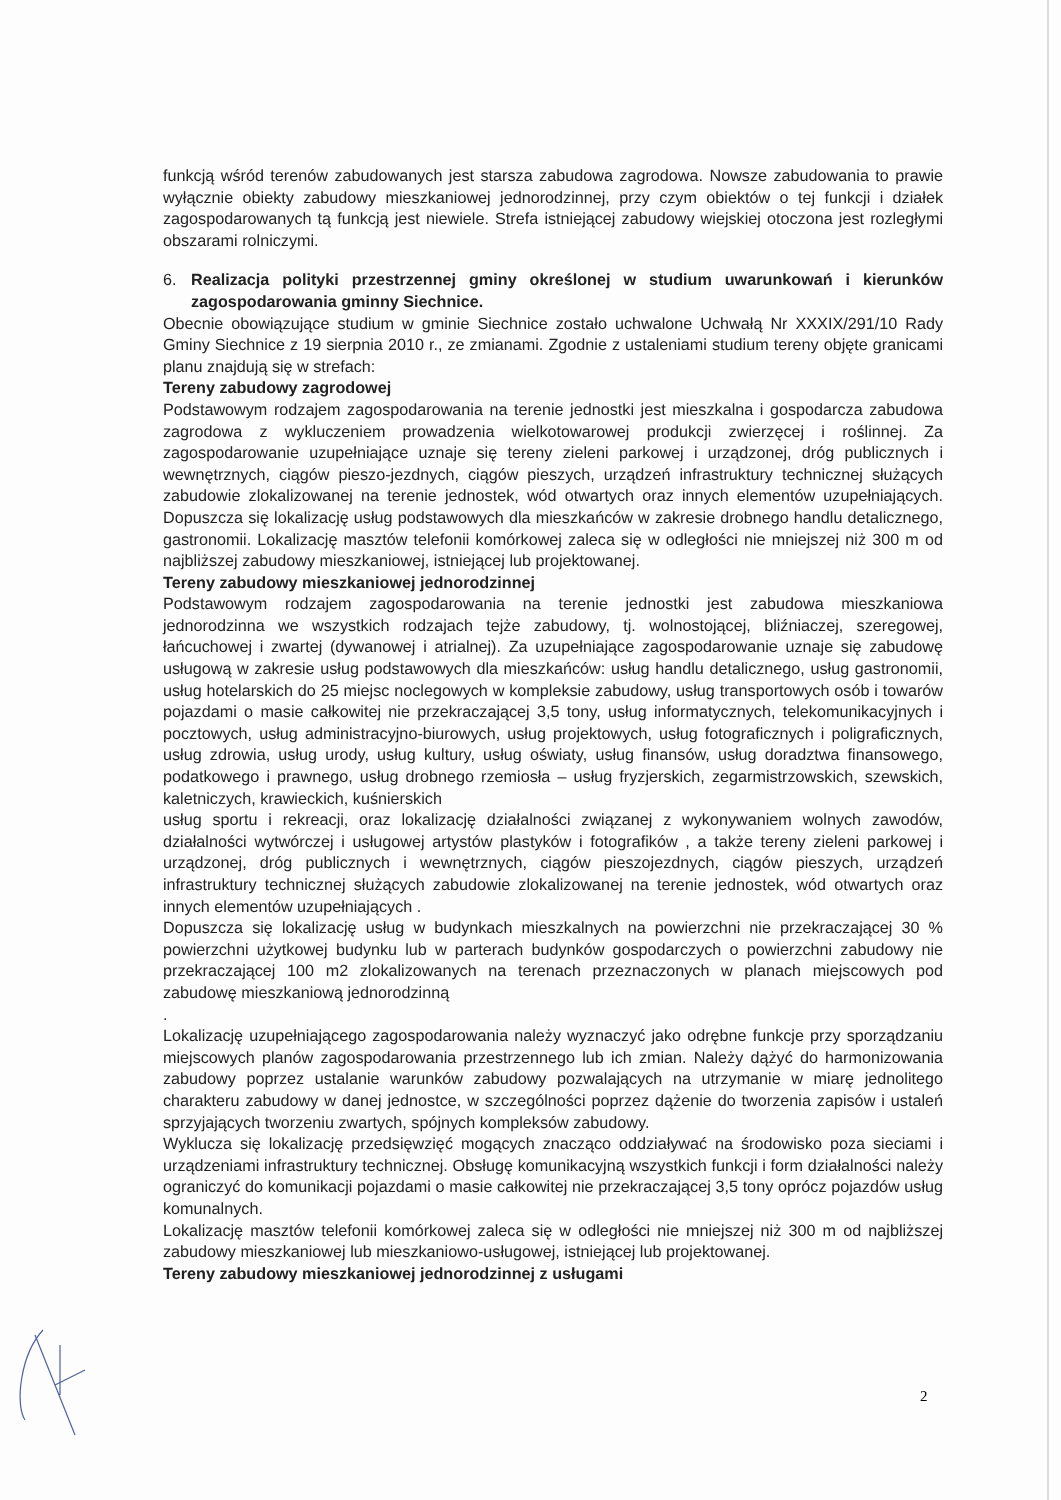funkcją wśród terenów zabudowanych jest starsza zabudowa zagrodowa. Nowsze zabudowania to prawie wyłącznie obiekty zabudowy mieszkaniowej jednorodzinnej, przy czym obiektów o tej funkcji i działek zagospodarowanych tą funkcją jest niewiele. Strefa istniejącej zabudowy wiejskiej otoczona jest rozległymi obszarami rolniczymi.
6. Realizacja polityki przestrzennej gminy określonej w studium uwarunkowań i kierunków zagospodarowania gminny Siechnice.
Obecnie obowiązujące studium w gminie Siechnice zostało uchwalone Uchwałą Nr XXXIX/291/10 Rady Gminy Siechnice z 19 sierpnia 2010 r., ze zmianami. Zgodnie z ustaleniami studium tereny objęte granicami planu znajdują się w strefach:
Tereny zabudowy zagrodowej
Podstawowym rodzajem zagospodarowania na terenie jednostki jest mieszkalna i gospodarcza zabudowa zagrodowa z wykluczeniem prowadzenia wielkotowarowej produkcji zwierzęcej i roślinnej. Za zagospodarowanie uzupełniające uznaje się tereny zieleni parkowej i urządzonej, dróg publicznych i wewnętrznych, ciągów pieszo-jezdnych, ciągów pieszych, urządzeń infrastruktury technicznej służących zabudowie zlokalizowanej na terenie jednostek, wód otwartych oraz innych elementów uzupełniających. Dopuszcza się lokalizację usług podstawowych dla mieszkańców w zakresie drobnego handlu detalicznego, gastronomii. Lokalizację masztów telefonii komórkowej zaleca się w odległości nie mniejszej niż 300 m od najbliższej zabudowy mieszkaniowej, istniejącej lub projektowanej.
Tereny zabudowy mieszkaniowej jednorodzinnej
Podstawowym rodzajem zagospodarowania na terenie jednostki jest zabudowa mieszkaniowa jednorodzinna we wszystkich rodzajach tejże zabudowy, tj. wolnostojącej, bliźniaczej, szeregowej, łańcuchowej i zwartej (dywanowej i atrialnej). Za uzupełniające zagospodarowanie uznaje się zabudowę usługową w zakresie usług podstawowych dla mieszkańców: usług handlu detalicznego, usług gastronomii, usług hotelarskich do 25 miejsc noclegowych w kompleksie zabudowy, usług transportowych osób i towarów pojazdami o masie całkowitej nie przekraczającej 3,5 tony, usług informatycznych, telekomunikacyjnych i pocztowych, usług administracyjno-biurowych, usług projektowych, usług fotograficznych i poligraficznych, usług zdrowia, usług urody, usług kultury, usług oświaty, usług finansów, usług doradztwa finansowego, podatkowego i prawnego, usług drobnego rzemiosła – usług fryzjerskich, zegarmistrzowskich, szewskich, kaletniczych, krawieckich, kuśnierskich
usług sportu i rekreacji, oraz lokalizację działalności związanej z wykonywaniem wolnych zawodów, działalności wytwórczej i usługowej artystów plastyków i fotografików , a także tereny zieleni parkowej i urządzonej, dróg publicznych i wewnętrznych, ciągów pieszojezdnych, ciągów pieszych, urządzeń infrastruktury technicznej służących zabudowie zlokalizowanej na terenie jednostek, wód otwartych oraz innych elementów uzupełniających .
Dopuszcza się lokalizację usług w budynkach mieszkalnych na powierzchni nie przekraczającej 30 % powierzchni użytkowej budynku lub w parterach budynków gospodarczych o powierzchni zabudowy nie przekraczającej 100 m2 zlokalizowanych na terenach przeznaczonych w planach miejscowych pod zabudowę mieszkaniową jednorodzinną
.
Lokalizację uzupełniającego zagospodarowania należy wyznaczyć jako odrębne funkcje przy sporządzaniu miejscowych planów zagospodarowania przestrzennego lub ich zmian. Należy dążyć do harmonizowania zabudowy poprzez ustalanie warunków zabudowy pozwalających na utrzymanie w miarę jednolitego charakteru zabudowy w danej jednostce, w szczególności poprzez dążenie do tworzenia zapisów i ustaleń sprzyjających tworzeniu zwartych, spójnych kompleksów zabudowy.
Wyklucza się lokalizację przedsięwzięć mogących znacząco oddziaływać na środowisko poza sieciami i urządzeniami infrastruktury technicznej. Obsługę komunikacyjną wszystkich funkcji i form działalności należy ograniczyć do komunikacji pojazdami o masie całkowitej nie przekraczającej 3,5 tony oprócz pojazdów usług komunalnych.
Lokalizację masztów telefonii komórkowej zaleca się w odległości nie mniejszej niż 300 m od najbliższej zabudowy mieszkaniowej lub mieszkaniowo-usługowej, istniejącej lub projektowanej.
Tereny zabudowy mieszkaniowej jednorodzinnej z usługami
2